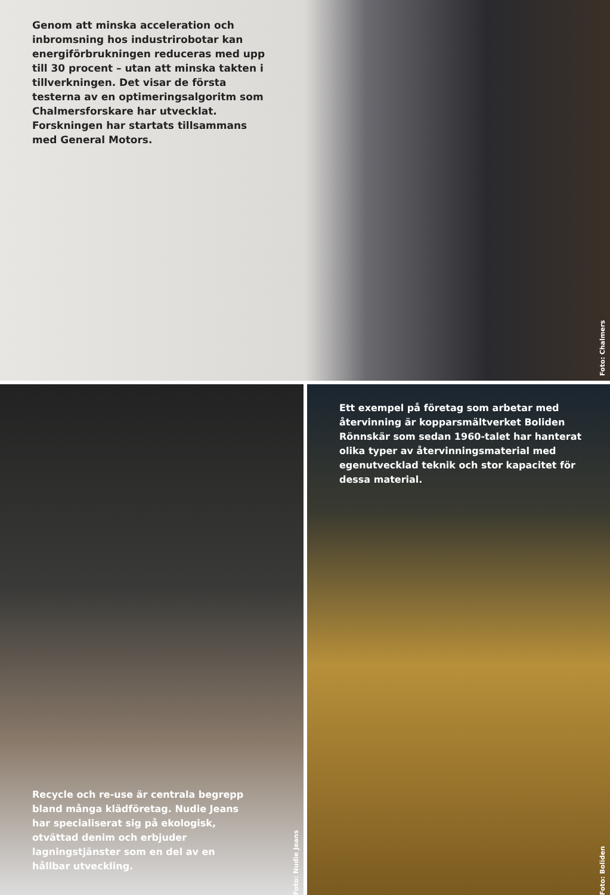Genom att minska acceleration och inbromsning hos industrirobotar kan energiförbrukningen reduceras med upp till 30 procent – utan att minska takten i tillverkningen. Det visar de första testerna av en optimeringsalgoritm som Chalmersforskare har utvecklat. Forskningen har startats tillsammans med General Motors.
Foto: Chalmers
Recycle och re-use är centrala begrepp bland många klädföretag. Nudie Jeans har specialiserat sig på ekologisk, otvättad denim och erbjuder lagningstjänster som en del av en hållbar utveckling.
Foto: Nudie Jeans
Ett exempel på företag som arbetar med återvinning är kopparsmältverket Boliden Rönnskär som sedan 1960-talet har hanterat olika typer av återvinningsmaterial med egenutvecklad teknik och stor kapacitet för dessa material.
Foto: Boliden